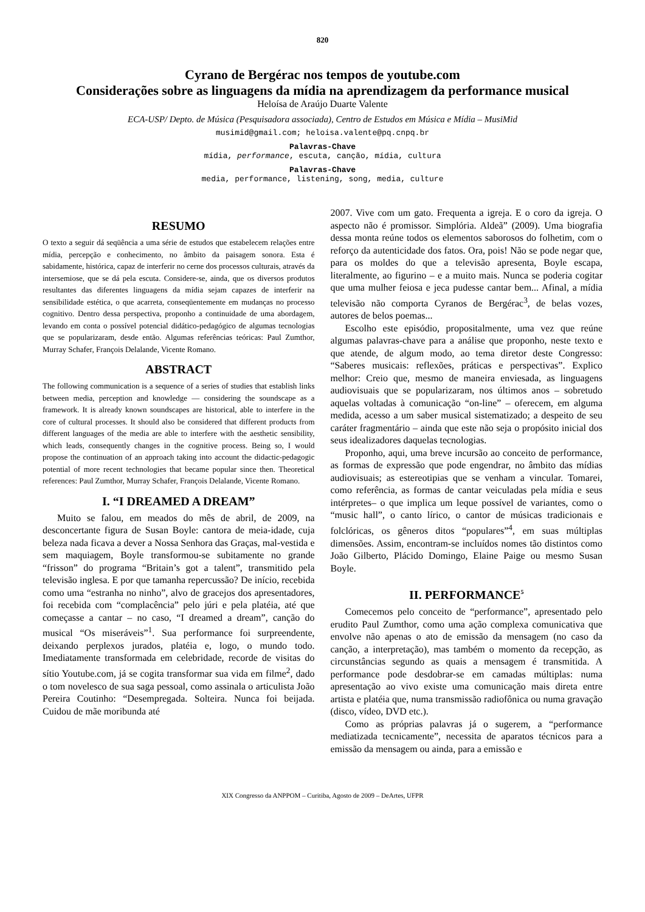820
Cyrano de Bergérac nos tempos de youtube.com
Considerações sobre as linguagens da mídia na aprendizagem da performance musical
Heloísa de Araújo Duarte Valente
ECA-USP/ Depto. de Música (Pesquisadora associada), Centro de Estudos em Música e Mídia – MusiMid
musimid@gmail.com; heloisa.valente@pq.cnpq.br
Palavras-Chave
mídia, performance, escuta, canção, mídia, cultura
Palavras-Chave
media, performance, listening, song, media, culture
RESUMO
O texto a seguir dá seqüência a uma série de estudos que estabelecem relações entre mídia, percepção e conhecimento, no âmbito da paisagem sonora. Esta é sabidamente, histórica, capaz de interferir no cerne dos processos culturais, através da intersemiose, que se dá pela escuta. Considere-se, ainda, que os diversos produtos resultantes das diferentes linguagens da mídia sejam capazes de interferir na sensibilidade estética, o que acarreta, conseqüentemente em mudanças no processo cognitivo. Dentro dessa perspectiva, proponho a continuidade de uma abordagem, levando em conta o possível potencial didático-pedagógico de algumas tecnologias que se popularizaram, desde então. Algumas referências teóricas: Paul Zumthor, Murray Schafer, François Delalande, Vicente Romano.
ABSTRACT
The following communication is a sequence of a series of studies that establish links between media, perception and knowledge — considering the soundscape as a framework. It is already known soundscapes are historical, able to interfere in the core of cultural processes. It should also be considered that different products from different languages of the media are able to interfere with the aesthetic sensibility, which leads, consequently changes in the cognitive process. Being so, I would propose the continuation of an approach taking into account the didactic-pedagogic potential of more recent technologies that became popular since then. Theoretical references: Paul Zumthor, Murray Schafer, François Delalande, Vicente Romano.
I. “I DREAMED A DREAM”
Muito se falou, em meados do mês de abril, de 2009, na desconcertante figura de Susan Boyle: cantora de meia-idade, cuja beleza nada ficava a dever a Nossa Senhora das Graças, mal-vestida e sem maquiagem, Boyle transformou-se subitamente no grande “frisson” do programa “Britain’s got a talent”, transmitido pela televisão inglesa. E por que tamanha repercussão? De início, recebida como uma “estranha no ninho”, alvo de gracejos dos apresentadores, foi recebida com “complacência” pelo júri e pela platéia, até que começasse a cantar – no caso, “I dreamed a dream”, canção do musical “Os miseráveis”<sup>1</sup>. Sua performance foi surpreendente, deixando perplexos jurados, platéia e, logo, o mundo todo. Imediatamente transformada em celebridade, recorde de visitas do sítio Youtube.com, já se cogita transformar sua vida em filme<sup>2</sup>, dado o tom novelesco de sua saga pessoal, como assinala o articulista João Pereira Coutinho: “Desempregada. Solteira. Nunca foi beijada. Cuidou de mãe moribunda até
2007. Vive com um gato. Frequenta a igreja. E o coro da igreja. O aspecto não é promissor. Simplória. Aldeã” (2009). Uma biografia dessa monta reúne todos os elementos saborosos do folhetim, com o reforço da autenticidade dos fatos. Ora, pois! Não se pode negar que, para os moldes do que a televisão apresenta, Boyle escapa, literalmente, ao figurino – e a muito mais. Nunca se poderia cogitar que uma mulher feiosa e jeca pudesse cantar bem... Afinal, a mídia televisão não comporta Cyranos de Bergérac<sup>3</sup>, de belas vozes, autores de belos poemas...
Escolho este episódio, propositalmente, uma vez que reúne algumas palavras-chave para a análise que proponho, neste texto e que atende, de algum modo, ao tema diretor deste Congresso: “Saberes musicais: reflexões, práticas e perspectivas”. Explico melhor: Creio que, mesmo de maneira enviesada, as linguagens audiovisuais que se popularizaram, nos últimos anos – sobretudo aquelas voltadas à comunicação “on-line” – oferecem, em alguma medida, acesso a um saber musical sistematizado; a despeito de seu caráter fragmentário – ainda que este não seja o propósito inicial dos seus idealizadores daquelas tecnologias.
Proponho, aqui, uma breve incursão ao conceito de performance, as formas de expressão que pode engendrar, no âmbito das mídias audiovisuais; as estereotipias que se venham a vincular. Tomarei, como referência, as formas de cantar veiculadas pela mídia e seus intérpretes– o que implica um leque possível de variantes, como o “music hall”, o canto lírico, o cantor de músicas tradicionais e folclóricas, os gêneros ditos “populares”<sup>4</sup>, em suas múltiplas dimensões. Assim, encontram-se incluídos nomes tão distintos como João Gilberto, Plácido Domingo, Elaine Paige ou mesmo Susan Boyle.
II. PERFORMANCE<sup>5</sup>
Comecemos pelo conceito de “performance”, apresentado pelo erudito Paul Zumthor, como uma ação complexa comunicativa que envolve não apenas o ato de emissão da mensagem (no caso da canção, a interpretação), mas também o momento da recepção, as circunstâncias segundo as quais a mensagem é transmitida. A performance pode desdobrar-se em camadas múltiplas: numa apresentação ao vivo existe uma comunicação mais direta entre artista e platéia que, numa transmissão radiofônica ou numa gravação (disco, vídeo, DVD etc.).
Como as próprias palavras já o sugerem, a “performance mediatizada tecnicamente”, necessita de aparatos técnicos para a emissão da mensagem ou ainda, para a emissão e
XIX Congresso da ANPPOM – Curitiba, Agosto de 2009 – DeArtes, UFPR